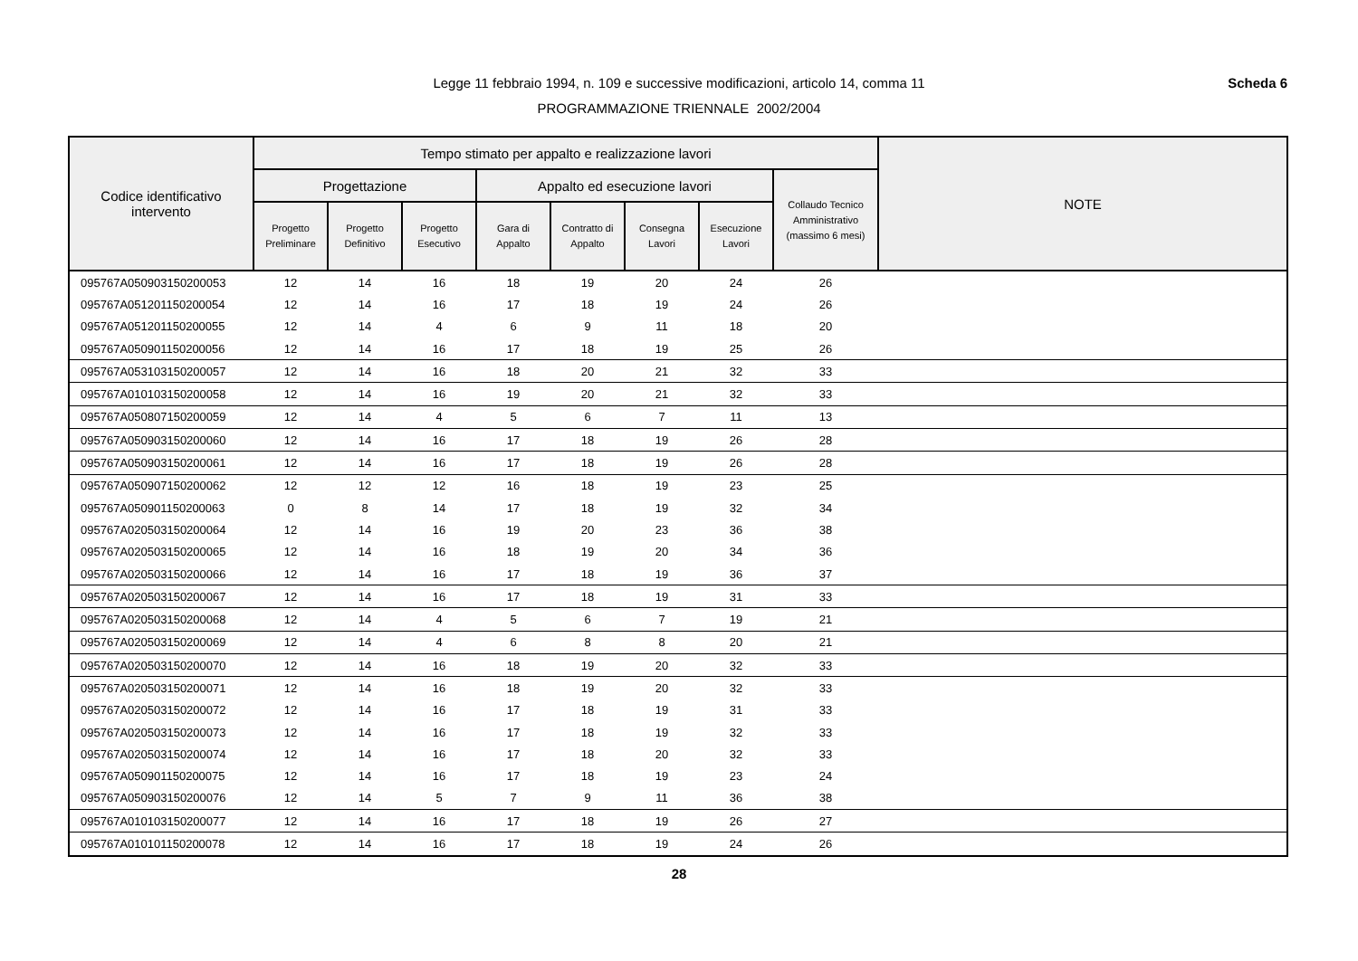Scheda 6 Legge 11 febbraio 1994, n. 109 e successive modificazioni, articolo 14, comma 11
PROGRAMMAZIONE TRIENNALE 2002/2004
| Codice identificativo intervento | Tempo stimato per appalto e realizzazione lavori | | | | | | | | NOTE |
| --- | --- | --- | --- | --- | --- | --- | --- | --- | --- |
| | Progettazione | | | Appalto ed esecuzione lavori | | | | Collaudo Tecnico Amministrativo (massimo 6 mesi) | |
| | Progetto Preliminare | Progetto Definitivo | Progetto Esecutivo | Gara di Appalto | Contratto di Appalto | Consegna Lavori | Esecuzione Lavori | | |
| 095767A050903150200053 | 12 | 14 | 16 | 18 | 19 | 20 | 24 | 26 | |
| 095767A051201150200054 | 12 | 14 | 16 | 17 | 18 | 19 | 24 | 26 | |
| 095767A051201150200055 | 12 | 14 | 4 | 6 | 9 | 11 | 18 | 20 | |
| 095767A050901150200056 | 12 | 14 | 16 | 17 | 18 | 19 | 25 | 26 | |
| 095767A053103150200057 | 12 | 14 | 16 | 18 | 20 | 21 | 32 | 33 | |
| 095767A010103150200058 | 12 | 14 | 16 | 19 | 20 | 21 | 32 | 33 | |
| 095767A050807150200059 | 12 | 14 | 4 | 5 | 6 | 7 | 11 | 13 | |
| 095767A050903150200060 | 12 | 14 | 16 | 17 | 18 | 19 | 26 | 28 | |
| 095767A050903150200061 | 12 | 14 | 16 | 17 | 18 | 19 | 26 | 28 | |
| 095767A050907150200062 | 12 | 12 | 12 | 16 | 18 | 19 | 23 | 25 | |
| 095767A050901150200063 | 0 | 8 | 14 | 17 | 18 | 19 | 32 | 34 | |
| 095767A020503150200064 | 12 | 14 | 16 | 19 | 20 | 23 | 36 | 38 | |
| 095767A020503150200065 | 12 | 14 | 16 | 18 | 19 | 20 | 34 | 36 | |
| 095767A020503150200066 | 12 | 14 | 16 | 17 | 18 | 19 | 36 | 37 | |
| 095767A020503150200067 | 12 | 14 | 16 | 17 | 18 | 19 | 31 | 33 | |
| 095767A020503150200068 | 12 | 14 | 4 | 5 | 6 | 7 | 19 | 21 | |
| 095767A020503150200069 | 12 | 14 | 4 | 6 | 8 | 8 | 20 | 21 | |
| 095767A020503150200070 | 12 | 14 | 16 | 18 | 19 | 20 | 32 | 33 | |
| 095767A020503150200071 | 12 | 14 | 16 | 18 | 19 | 20 | 32 | 33 | |
| 095767A020503150200072 | 12 | 14 | 16 | 17 | 18 | 19 | 31 | 33 | |
| 095767A020503150200073 | 12 | 14 | 16 | 17 | 18 | 19 | 32 | 33 | |
| 095767A020503150200074 | 12 | 14 | 16 | 17 | 18 | 20 | 32 | 33 | |
| 095767A050901150200075 | 12 | 14 | 16 | 17 | 18 | 19 | 23 | 24 | |
| 095767A050903150200076 | 12 | 14 | 5 | 7 | 9 | 11 | 36 | 38 | |
| 095767A010103150200077 | 12 | 14 | 16 | 17 | 18 | 19 | 26 | 27 | |
| 095767A010101150200078 | 12 | 14 | 16 | 17 | 18 | 19 | 24 | 26 | |
28